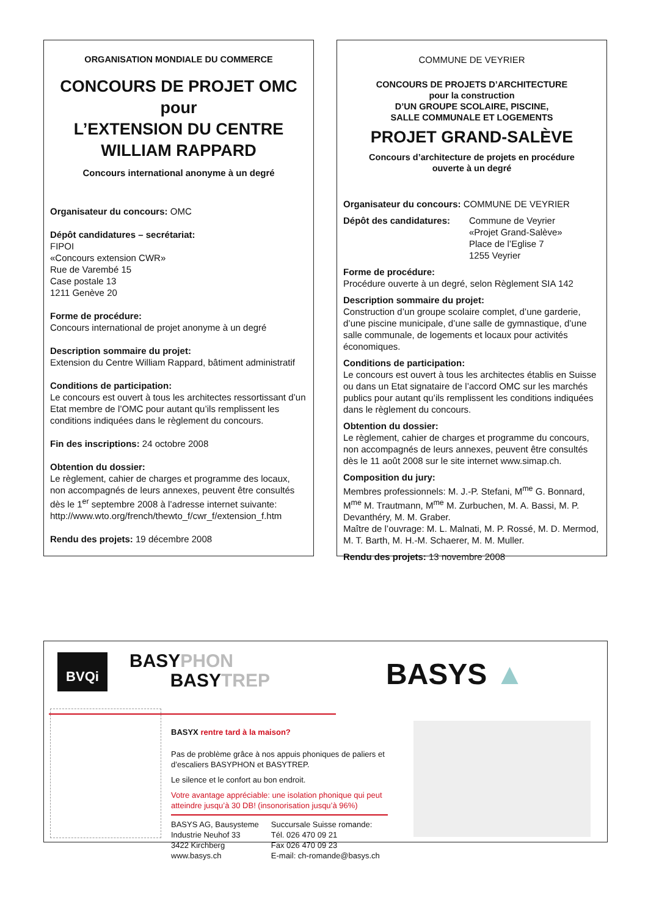ORGANISATION MONDIALE DU COMMERCE
CONCOURS DE PROJET OMC
pour
L’EXTENSION DU CENTRE
WILLIAM RAPPARD
Concours international anonyme à un degré
Organisateur du concours: OMC
Dépôt candidatures – secrétariat:
FIPOI
«Concours extension CWR»
Rue de Varembé 15
Case postale 13
1211 Genève 20
Forme de procédure:
Concours international de projet anonyme à un degré
Description sommaire du projet:
Extension du Centre William Rappard, bâtiment administratif
Conditions de participation:
Le concours est ouvert à tous les architectes ressortissant d’un Etat membre de l’OMC pour autant qu’ils remplissent les conditions indiquées dans le règlement du concours.
Fin des inscriptions: 24 octobre 2008
Obtention du dossier:
Le règlement, cahier de charges et programme des locaux, non accompagnés de leurs annexes, peuvent être consultés dès le 1<sup>er</sup> septembre 2008 à l’adresse internet suivante: http://www.wto.org/french/thewto_f/cwr_f/extension_f.htm
Rendu des projets: 19 décembre 2008
COMMUNE DE VEYRIER
CONCOURS DE PROJETS D’ARCHITECTURE
pour la construction
D’UN GROUPE SCOLAIRE, PISCINE,
SALLE COMMUNALE ET LOGEMENTS
PROJET GRAND-SALÈVE
Concours d’architecture de projets en procédure
ouverte à un degré
Organisateur du concours: COMMUNE DE VEYRIER
Dépôt des candidatures:
Commune de Veyrier
«Projet Grand-Salève»
Place de l’Eglise 7
1255 Veyrier
Forme de procédure:
Procédure ouverte à un degré, selon Règlement SIA 142
Description sommaire du projet:
Construction d’un groupe scolaire complet, d’une garderie, d’une piscine municipale, d’une salle de gymnastique, d’une salle communale, de logements et locaux pour activités économiques.
Conditions de participation:
Le concours est ouvert à tous les architectes établis en Suisse ou dans un Etat signataire de l’accord OMC sur les marchés publics pour autant qu’ils remplissent les conditions indiquées dans le règlement du concours.
Obtention du dossier:
Le règlement, cahier de charges et programme du concours, non accompagnés de leurs annexes, peuvent être consultés dès le 11 août 2008 sur le site internet www.simap.ch.
Composition du jury:
Membres professionnels: M. J.-P. Stefani, M<sup>me</sup> G. Bonnard, M<sup>me</sup> M. Trautmann, M<sup>me</sup> M. Zurbuchen, M. A. Bassi, M. P. Devanthéry, M. M. Graber.
Maître de l’ouvrage: M. L. Malnati, M. P. Rossé, M. D. Mermod, M. T. Barth, M. H.-M. Schaerer, M. M. Muller.
Rendu des projets: 13 novembre 2008
BVQi
BASYPHON
BASYTREP
BASYS ▲
BASYX rentre tard à la maison?
Pas de problème grâce à nos appuis phoniques de paliers et d’escaliers BASYPHON et BASYTREP.
Le silence et le confort au bon endroit.
Votre avantage appréciable: une isolation phonique qui peut atteindre jusqu’à 30 DB! (insonorisation jusqu’à 96%)
BASYS AG, Bausysteme
Industrie Neuhof 33
3422 Kirchberg
www.basys.ch
Succursale Suisse romande:
Tél. 026 470 09 21
Fax 026 470 09 23
E-mail: ch-romande@basys.ch